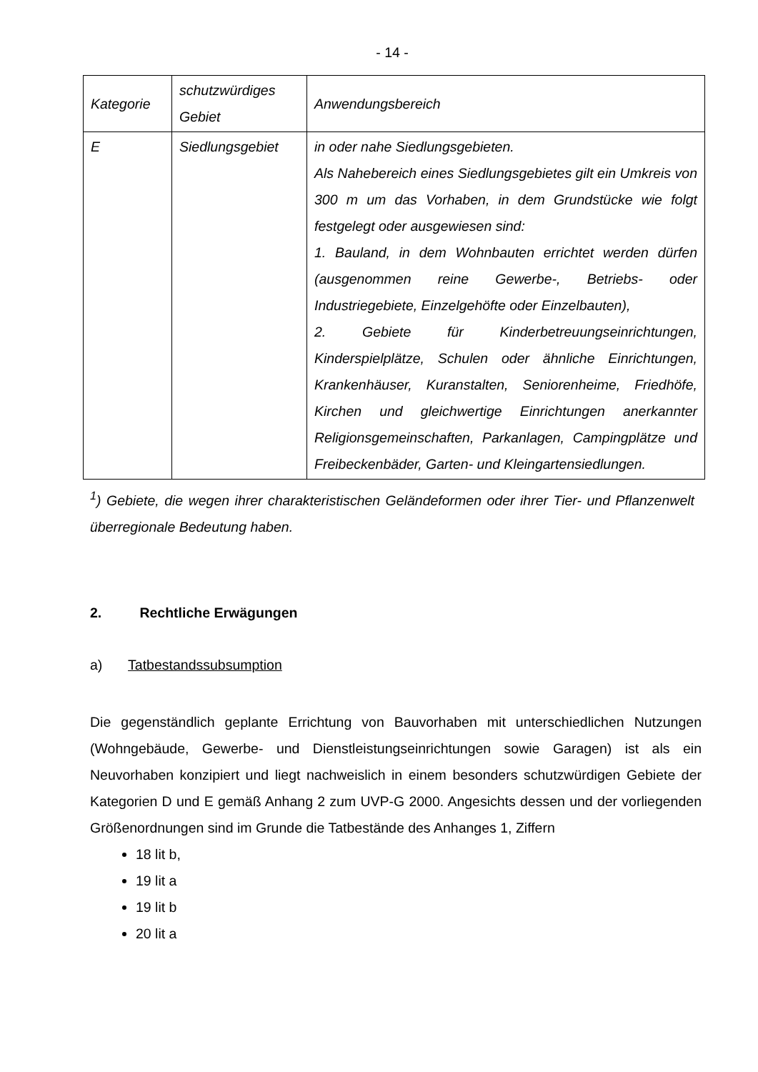- 14 -
| Kategorie | schutzwürdiges Gebiet | Anwendungsbereich |
| E | Siedlungsgebiet | in oder nahe Siedlungsgebieten. Als Nahebereich eines Siedlungsgebietes gilt ein Umkreis von 300 m um das Vorhaben, in dem Grundstücke wie folgt festgelegt oder ausgewiesen sind: 1. Bauland, in dem Wohnbauten errichtet werden dürfen (ausgenommen reine Gewerbe-, Betriebs- oder Industriegebiete, Einzelgehöfte oder Einzelbauten), 2. Gebiete für Kinderbetreuungseinrichtungen, Kinderspielplätze, Schulen oder ähnliche Einrichtungen, Krankenhäuser, Kuranstalten, Seniorenheime, Friedhöfe, Kirchen und gleichwertige Einrichtungen anerkannter Religionsgemeinschaften, Parkanlagen, Campingplätze und Freibeckenbäder, Garten- und Kleingartensiedlungen. |
<sup>1</sup>) Gebiete, die wegen ihrer charakteristischen Geländeformen oder ihrer Tier- und Pflanzenwelt überregionale Bedeutung haben.
2. Rechtliche Erwägungen
a) Tatbestandssubsumption
Die gegenständlich geplante Errichtung von Bauvorhaben mit unterschiedlichen Nutzungen (Wohngebäude, Gewerbe- und Dienstleistungseinrichtungen sowie Garagen) ist als ein Neuvorhaben konzipiert und liegt nachweislich in einem besonders schutzwürdigen Gebiete der Kategorien D und E gemäß Anhang 2 zum UVP-G 2000. Angesichts dessen und der vorliegenden Größenordnungen sind im Grunde die Tatbestände des Anhanges 1, Ziffern
18 lit b,
19 lit a
19 lit b
20 lit a